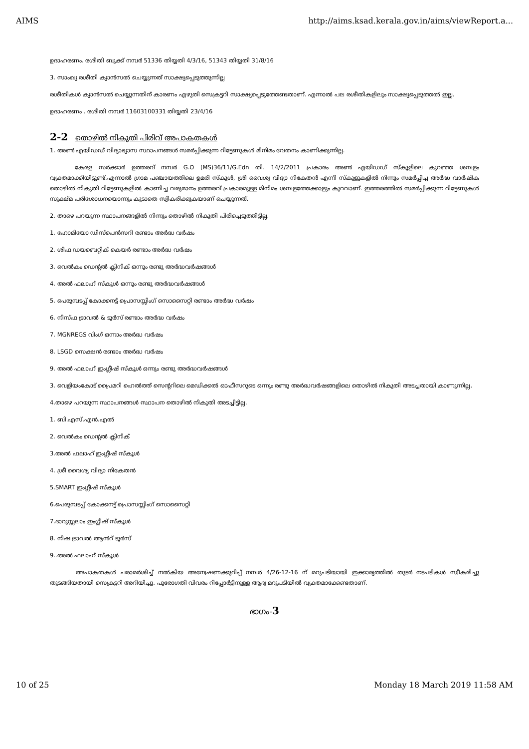AIMS http://aims.ksad.kerala.gov.in/aims/viewReport.a...
ഉദാഹരണം. രശീതി ബുക്ക് നമ്പർ 51336 തിയ്യതി 4/3/16, 51343 തിയ്യതി 31/8/16
3. സാംഖ്യ രശീതി ക്യാൻസൽ ചെയ്യുന്നത് സാക്ഷ്യപ്പെടുത്തുന്നില്ല
രശീതികൾ ക്യാൻസൽ ചെയ്യുന്നതിന് കാരണം എഴുതി സെക്രട്ടറി സാക്ഷ്യപ്പെടുത്തേണ്ടതാണ്. എന്നാൽ പല രശീതികളിലും സാക്ഷ്യപ്പെടുത്തൽ ഇല്ല.
ഉദാഹരണം . രശീതി നമ്പർ 11603100331 തിയ്യതി 23/4/16
2-2 തൊഴിൽ നികുതി പിരിവ് അപാകതകൾ
1. അൺ എയിഡഡ് വിദ്യാഭ്യാസ സ്ഥാപനങ്ങൾ സമർപ്പിക്കുന്ന റിട്ടേണുകൾ മിനിമം വേതനം കാണിക്കുന്നില്ല.
കേരള സർക്കാർ ഉത്തരവ് നമ്പർ G.O (MS)36/11/G.Edn തി. 14/2/2011 പ്രകാരം അൺ എയിഡഡ് സ്കൂളിലെ കുറഞ്ഞ ശമ്പളം വ്യക്തമാക്കിയിട്ടുണ്ട്.എന്നാൽ ഗ്രാമ പഞ്ചായത്തിലെ ഉമരി സ്കൂൾ, ശ്രീ വൈശ്യ വിദ്യാ നികേതൻ എന്നീ സ്കൂളുകളിൽ നിന്നും സമർപ്പിച്ച അർദ്ധ വാർഷിക തൊഴിൽ നികുതി റിട്ടേണുകളിൽ കാണിച്ച വരുമാനം ഉത്തരവ് പ്രകാരമുള്ള മിനിമം ശമ്പളത്തേക്കാളും കുറവാണ്. ഇത്തരത്തിൽ സമർപ്പിക്കുന്ന റിട്ടേണുകൾ സൂക്ഷ്മ പരിശോധനയൊന്നും കൂടാതെ സ്വീകരിക്കുകയാണ് ചെയ്യുന്നത്.
2. താഴെ പറയുന്ന സ്ഥാപനങ്ങളിൽ നിന്നും തൊഴിൽ നികുതി പിരിച്ചെടുത്തിട്ടില്ല.
1. ഹോമിയോ ഡിസ്പെൻസറി രണ്ടാം അർദ്ധ വർഷം
2. ശിഫ ഡയബെറ്റിക് കെയർ രണ്ടാം അർദ്ധ വർഷം
3. വെൽകം ഡെന്റൽ ക്ലിനിക് ഒന്നും രണ്ടു അർദ്ധവർഷങ്ങൾ
4. അൽ ഫലാഹ് സ്കൂൾ ഒന്നും രണ്ടു അർദ്ധവർഷങ്ങൾ
5. പെരുമ്പടപ്പ് കോക്കനട്ട് പ്രൊസസ്സിംഗ് സൊസൈറ്റി രണ്ടാം അർദ്ധ വർഷം
6. നിസ്ഫ ട്രാവൽ & ടൂർസ് രണ്ടാം അർദ്ധ വർഷം
7. MGNREGS വിംഗ് ഒന്നാം അർദ്ധ വർഷം
8. LSGD സെക്ഷൻ രണ്ടാം അർദ്ധ വർഷം
9. അൽ ഫലാഹ് ഇംഗ്ലീഷ് സ്കൂൾ ഒന്നും രണ്ടു അർദ്ധവർഷങ്ങൾ
3. വെളിയംകോട് പ്രൈമറി ഹെൽത്ത് സെന്ററിലെ മെഡിക്കൽ ഓഫീസറുടെ ഒന്നും രണ്ടു അർദ്ധവർഷങ്ങളിലെ തൊഴിൽ നികുതി അടച്ചതായി കാണുന്നില്ല.
4.താഴെ പറയുന്ന സ്ഥാപനങ്ങൾ സ്ഥാപന തൊഴിൽ നികുതി അടച്ചിട്ടില്ല.
1. ബി.എസ്.എൻ.എൽ
2. വെൽകം ഡെന്റൽ ക്ലിനിക്
3.അൽ ഫലാഹ് ഇംഗ്ലീഷ് സ്കൂൾ
4. ശ്രീ വൈശ്യ വിദ്യാ നികേതൻ
5.SMART ഇംഗ്ലീഷ് സ്കൂൾ
6.പെരുമ്പടപ്പ് കോക്കനട്ട് പ്രൊസസ്സിംഗ് സൊസൈറ്റി
7.ദാറുസ്സലാം ഇംഗ്ലീഷ് സ്കൂൾ
8. നിഷ ട്രാവൽ ആൻറ് ടൂർസ്
9..അൽ ഫലാഹ് സ്കൂൾ
അപാകതകൾ പരാമർശിച്ച് നൽകിയ അന്വേഷണക്കുറിപ്പ് നമ്പർ 4/26-12-16 ന് മറുപടിയായി ഇക്കാര്യത്തിൽ തുടർ നടപടികൾ സ്വീകരിച്ചു തുടങ്ങിയതായി സെക്രട്ടറി അറിയിച്ചു. പുരോഗതി വിവരം റിപ്പോർട്ടിനുള്ള ആദ്യ മറുപടിയിൽ വ്യക്തമാക്കേണ്ടതാണ്.
ഭാഗം-3
10 of 25 Monday 18 March 2019 11:58 AM